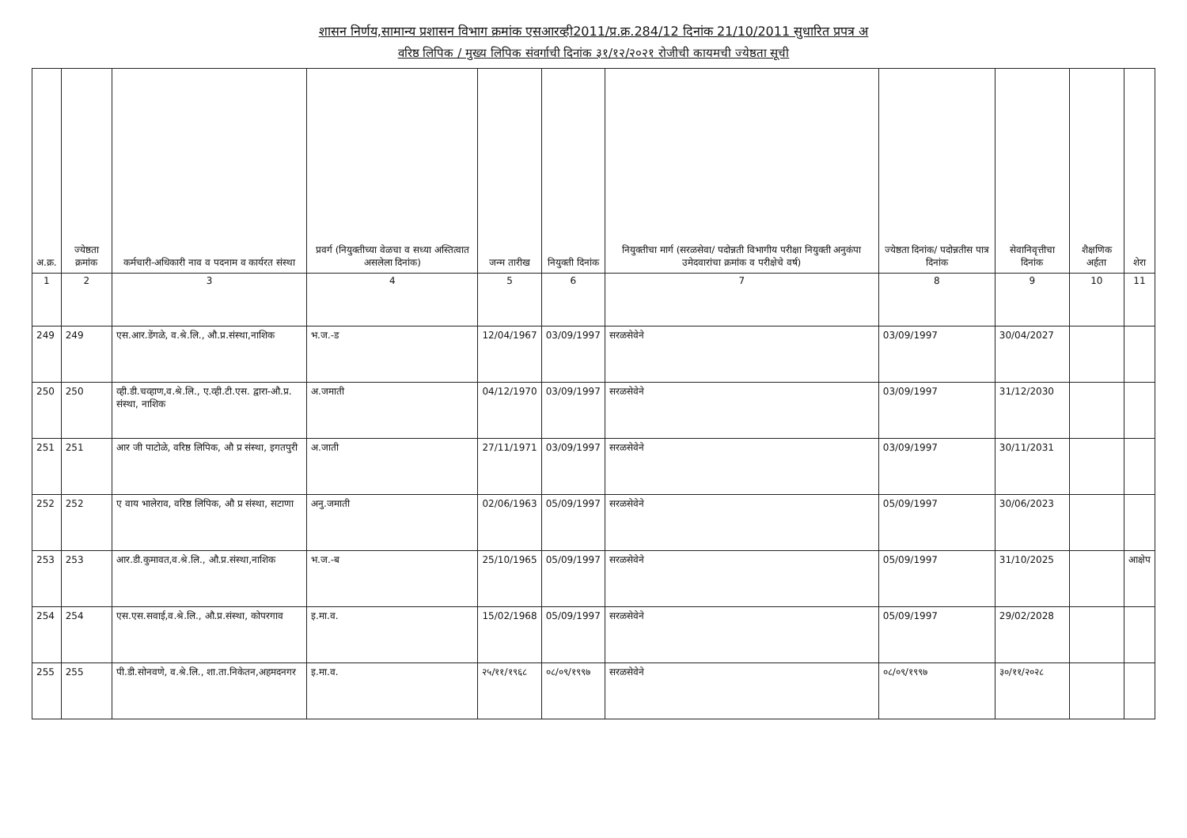शासन निर्णय,सामान्य प्रशासन विभाग क्रमांक एसआरव्ही2011/प्र.क्र.284/12 दिनांक 21/10/2011 सुधारित प्रपत्र अ
वरिष्ठ लिपिक / मुख्य लिपिक संवर्गाची दिनांक ३१/१२/२०२१ रोजीची कायमची ज्येष्ठता सूची
| अ.क्र. | ज्येष्ठता क्रमांक | कर्मचारी-अधिकारी नाव व पदनाम व कार्यरत संस्था | प्रवर्ग (नियुक्तीच्या वेळचा व सध्या अस्तित्वात असलेला दिनांक) | जन्म तारीख | नियुक्ती दिनांक | नियुक्तीचा मार्ग (सरळसेवा/ पदोन्नती विभागीय परीक्षा नियुक्ती अनुकंपा उमेदवारांचा क्रमांक व परीक्षेचे वर्ष) | ज्येष्ठता दिनांक/ पदोन्नतीस पात्र दिनांक | सेवानिवृत्तीचा दिनांक | शैक्षणिक अर्हता | शेरा |
| --- | --- | --- | --- | --- | --- | --- | --- | --- | --- | --- |
| 1 | 2 | 3 | 4 | 5 | 6 | 7 | 8 | 9 | 10 | 11 |
| 249 | 249 | एस.आर.डेंगळे, व.श्रे.लि., औ.प्र.संस्था,नाशिक | भ.ज.-ड | 12/04/1967 | 03/09/1997 | सरळसेवेने | 03/09/1997 | 30/04/2027 | | |
| 250 | 250 | व्ही.डी.चव्हाण,व.श्रे.लि., ए.व्ही.टी.एस. द्वारा-औ.प्र. संस्था, नाशिक | अ.जमाती | 04/12/1970 | 03/09/1997 | सरळसेवेने | 03/09/1997 | 31/12/2030 | | |
| 251 | 251 | आर जी पाटोळे, वरिष्ठ लिपिक, औ प्र संस्था, इगतपुरी | अ.जाती | 27/11/1971 | 03/09/1997 | सरळसेवेने | 03/09/1997 | 30/11/2031 | | |
| 252 | 252 | ए वाय भालेराव, वरिष्ठ लिपिक, औ प्र संस्था, सटाणा | अनु.जमाती | 02/06/1963 | 05/09/1997 | सरळसेवेने | 05/09/1997 | 30/06/2023 | | |
| 253 | 253 | आर.डी.कुमावत,व.श्रे.लि., औ.प्र.संस्था,नाशिक | भ.ज.-ब | 25/10/1965 | 05/09/1997 | सरळसेवेने | 05/09/1997 | 31/10/2025 | | आक्षेप |
| 254 | 254 | एस.एस.सवाई,व.श्रे.लि., औ.प्र.संस्था, कोपरगाव | इ.मा.व. | 15/02/1968 | 05/09/1997 | सरळसेवेने | 05/09/1997 | 29/02/2028 | | |
| 255 | 255 | पी.डी.सोनवणे, व.श्रे.लि., शा.ता.निकेतन,अहमदनगर | इ.मा.व. | २५/११/१९६८ | ०८/०९/१९९७ | सरळसेवेने | ०८/०९/१९९७ | ३०/११/२०२८ | | |